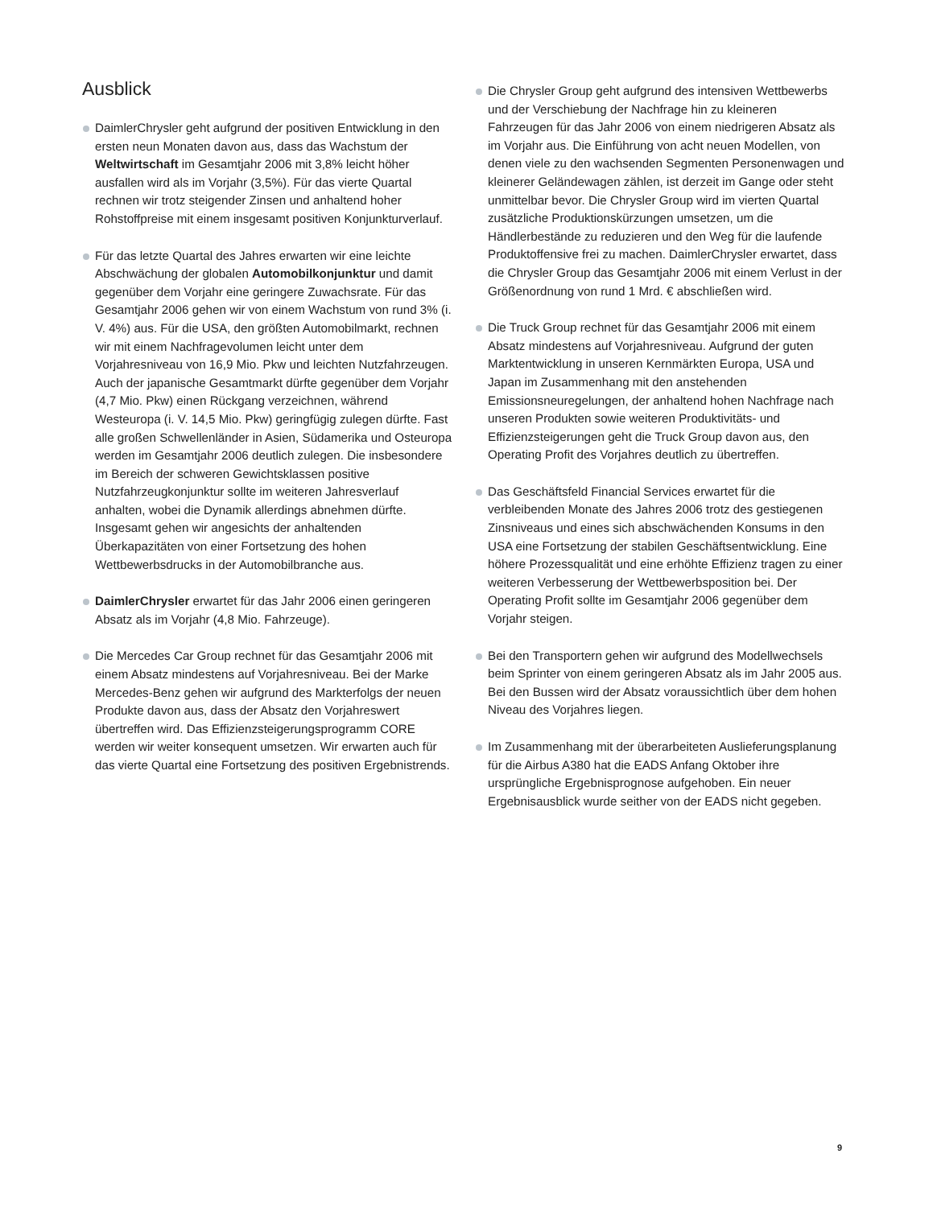Ausblick
DaimlerChrysler geht aufgrund der positiven Entwicklung in den ersten neun Monaten davon aus, dass das Wachstum der Weltwirtschaft im Gesamtjahr 2006 mit 3,8% leicht höher ausfallen wird als im Vorjahr (3,5%). Für das vierte Quartal rechnen wir trotz steigender Zinsen und anhaltend hoher Rohstoffpreise mit einem insgesamt positiven Konjunkturverlauf.
Für das letzte Quartal des Jahres erwarten wir eine leichte Abschwächung der globalen Automobilkonjunktur und damit gegenüber dem Vorjahr eine geringere Zuwachsrate. Für das Gesamtjahr 2006 gehen wir von einem Wachstum von rund 3% (i. V. 4%) aus. Für die USA, den größten Automobilmarkt, rechnen wir mit einem Nachfragevolumen leicht unter dem Vorjahresniveau von 16,9 Mio. Pkw und leichten Nutzfahrzeugen. Auch der japanische Gesamtmarkt dürfte gegenüber dem Vorjahr (4,7 Mio. Pkw) einen Rückgang verzeichnen, während Westeuropa (i. V. 14,5 Mio. Pkw) geringfügig zulegen dürfte. Fast alle großen Schwellenländer in Asien, Südamerika und Osteuropa werden im Gesamtjahr 2006 deutlich zulegen. Die insbesondere im Bereich der schweren Gewichtsklassen positive Nutzfahrzeugkonjunktur sollte im weiteren Jahresverlauf anhalten, wobei die Dynamik allerdings abnehmen dürfte. Insgesamt gehen wir angesichts der anhaltenden Überkapazitäten von einer Fortsetzung des hohen Wettbewerbsdrucks in der Automobilbranche aus.
DaimlerChrysler erwartet für das Jahr 2006 einen geringeren Absatz als im Vorjahr (4,8 Mio. Fahrzeuge).
Die Mercedes Car Group rechnet für das Gesamtjahr 2006 mit einem Absatz mindestens auf Vorjahresniveau. Bei der Marke Mercedes-Benz gehen wir aufgrund des Markterfolgs der neuen Produkte davon aus, dass der Absatz den Vorjahreswert übertreffen wird. Das Effizienzsteigerungsprogramm CORE werden wir weiter konsequent umsetzen. Wir erwarten auch für das vierte Quartal eine Fortsetzung des positiven Ergebnistrends.
Die Chrysler Group geht aufgrund des intensiven Wettbewerbs und der Verschiebung der Nachfrage hin zu kleineren Fahrzeugen für das Jahr 2006 von einem niedrigeren Absatz als im Vorjahr aus. Die Einführung von acht neuen Modellen, von denen viele zu den wachsenden Segmenten Personenwagen und kleinerer Geländewagen zählen, ist derzeit im Gange oder steht unmittelbar bevor. Die Chrysler Group wird im vierten Quartal zusätzliche Produktionskürzungen umsetzen, um die Händlerbestände zu reduzieren und den Weg für die laufende Produktoffensive frei zu machen. DaimlerChrysler erwartet, dass die Chrysler Group das Gesamtjahr 2006 mit einem Verlust in der Größenordnung von rund 1 Mrd. € abschließen wird.
Die Truck Group rechnet für das Gesamtjahr 2006 mit einem Absatz mindestens auf Vorjahresniveau. Aufgrund der guten Marktentwicklung in unseren Kernmärkten Europa, USA und Japan im Zusammenhang mit den anstehenden Emissionsneuregelungen, der anhaltend hohen Nachfrage nach unseren Produkten sowie weiteren Produktivitäts- und Effizienzsteigerungen geht die Truck Group davon aus, den Operating Profit des Vorjahres deutlich zu übertreffen.
Das Geschäftsfeld Financial Services erwartet für die verbleibenden Monate des Jahres 2006 trotz des gestiegenen Zinsniveaus und eines sich abschwächenden Konsums in den USA eine Fortsetzung der stabilen Geschäftsentwicklung. Eine höhere Prozessqualität und eine erhöhte Effizienz tragen zu einer weiteren Verbesserung der Wettbewerbsposition bei. Der Operating Profit sollte im Gesamtjahr 2006 gegenüber dem Vorjahr steigen.
Bei den Transportern gehen wir aufgrund des Modellwechsels beim Sprinter von einem geringeren Absatz als im Jahr 2005 aus. Bei den Bussen wird der Absatz voraussichtlich über dem hohen Niveau des Vorjahres liegen.
Im Zusammenhang mit der überarbeiteten Auslieferungsplanung für die Airbus A380 hat die EADS Anfang Oktober ihre ursprüngliche Ergebnisprognose aufgehoben. Ein neuer Ergebnisausblick wurde seither von der EADS nicht gegeben.
9